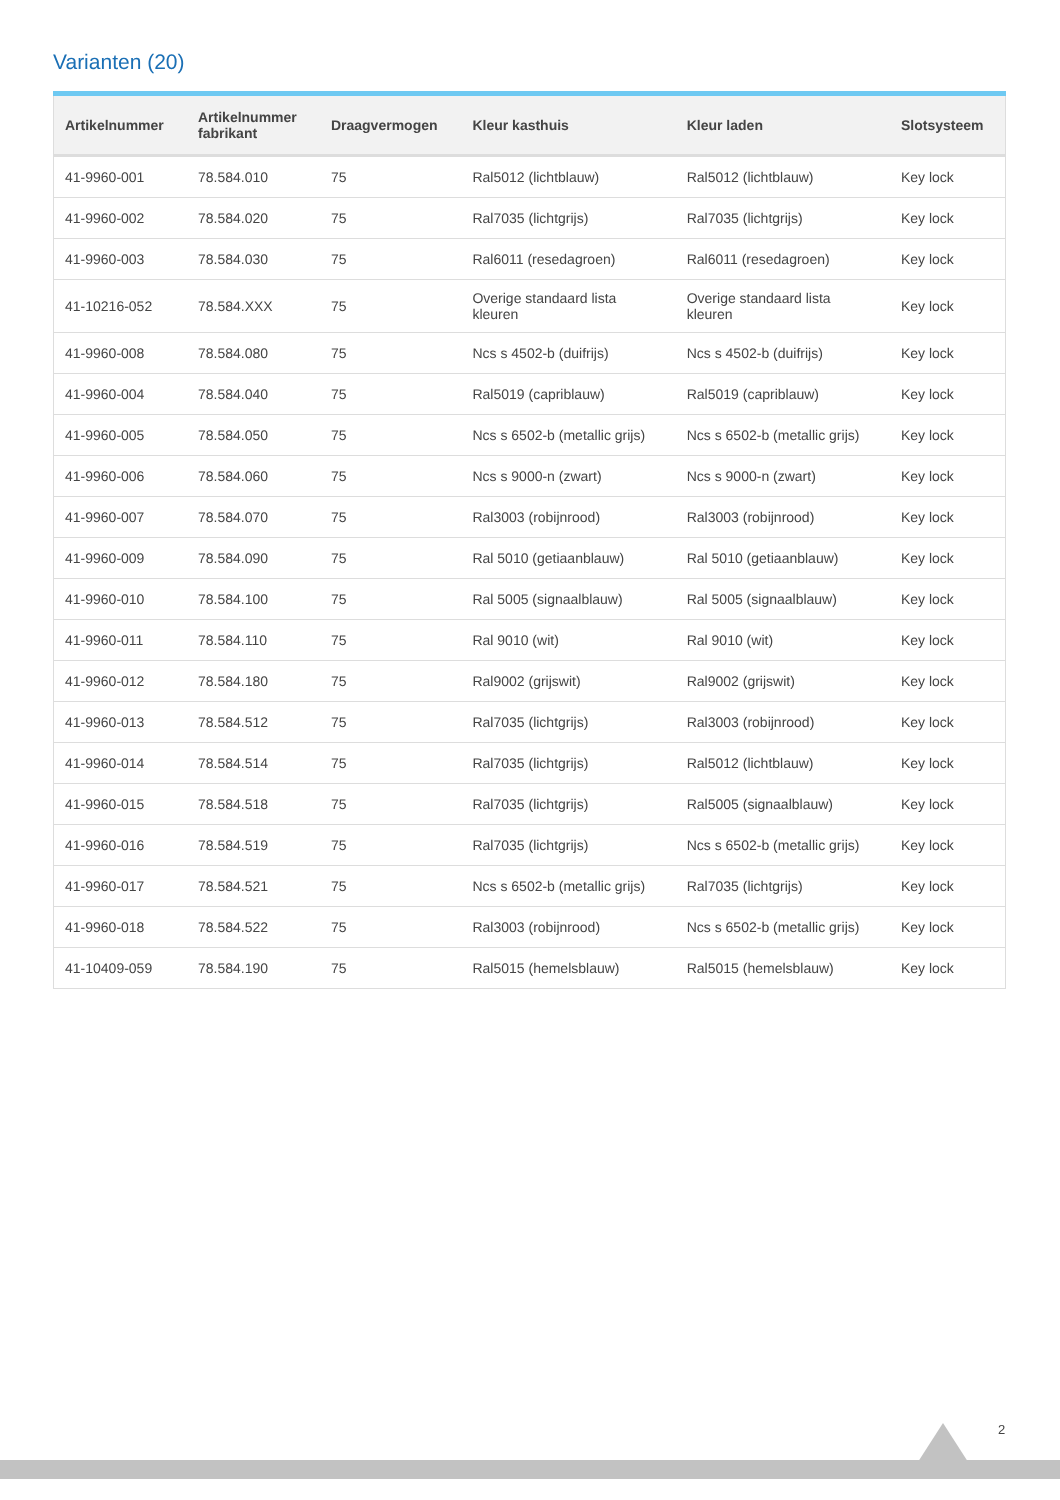Varianten (20)
| Artikelnummer | Artikelnummer fabrikant | Draagvermogen | Kleur kasthuis | Kleur laden | Slotsysteem |
| --- | --- | --- | --- | --- | --- |
| 41-9960-001 | 78.584.010 | 75 | Ral5012 (lichtblauw) | Ral5012 (lichtblauw) | Key lock |
| 41-9960-002 | 78.584.020 | 75 | Ral7035 (lichtgrijs) | Ral7035 (lichtgrijs) | Key lock |
| 41-9960-003 | 78.584.030 | 75 | Ral6011 (resedagroen) | Ral6011 (resedagroen) | Key lock |
| 41-10216-052 | 78.584.XXX | 75 | Overige standaard lista kleuren | Overige standaard lista kleuren | Key lock |
| 41-9960-008 | 78.584.080 | 75 | Ncs s 4502-b (duifrijs) | Ncs s 4502-b (duifrijs) | Key lock |
| 41-9960-004 | 78.584.040 | 75 | Ral5019 (capriblauw) | Ral5019 (capriblauw) | Key lock |
| 41-9960-005 | 78.584.050 | 75 | Ncs s 6502-b (metallic grijs) | Ncs s 6502-b (metallic grijs) | Key lock |
| 41-9960-006 | 78.584.060 | 75 | Ncs s 9000-n (zwart) | Ncs s 9000-n (zwart) | Key lock |
| 41-9960-007 | 78.584.070 | 75 | Ral3003 (robijnrood) | Ral3003 (robijnrood) | Key lock |
| 41-9960-009 | 78.584.090 | 75 | Ral 5010 (getiaanblauw) | Ral 5010 (getiaanblauw) | Key lock |
| 41-9960-010 | 78.584.100 | 75 | Ral 5005 (signaalblauw) | Ral 5005 (signaalblauw) | Key lock |
| 41-9960-011 | 78.584.110 | 75 | Ral 9010 (wit) | Ral 9010 (wit) | Key lock |
| 41-9960-012 | 78.584.180 | 75 | Ral9002 (grijswit) | Ral9002 (grijswit) | Key lock |
| 41-9960-013 | 78.584.512 | 75 | Ral7035 (lichtgrijs) | Ral3003 (robijnrood) | Key lock |
| 41-9960-014 | 78.584.514 | 75 | Ral7035 (lichtgrijs) | Ral5012 (lichtblauw) | Key lock |
| 41-9960-015 | 78.584.518 | 75 | Ral7035 (lichtgrijs) | Ral5005 (signaalblauw) | Key lock |
| 41-9960-016 | 78.584.519 | 75 | Ral7035 (lichtgrijs) | Ncs s 6502-b (metallic grijs) | Key lock |
| 41-9960-017 | 78.584.521 | 75 | Ncs s 6502-b (metallic grijs) | Ral7035 (lichtgrijs) | Key lock |
| 41-9960-018 | 78.584.522 | 75 | Ral3003 (robijnrood) | Ncs s 6502-b (metallic grijs) | Key lock |
| 41-10409-059 | 78.584.190 | 75 | Ral5015 (hemelsblauw) | Ral5015 (hemelsblauw) | Key lock |
2